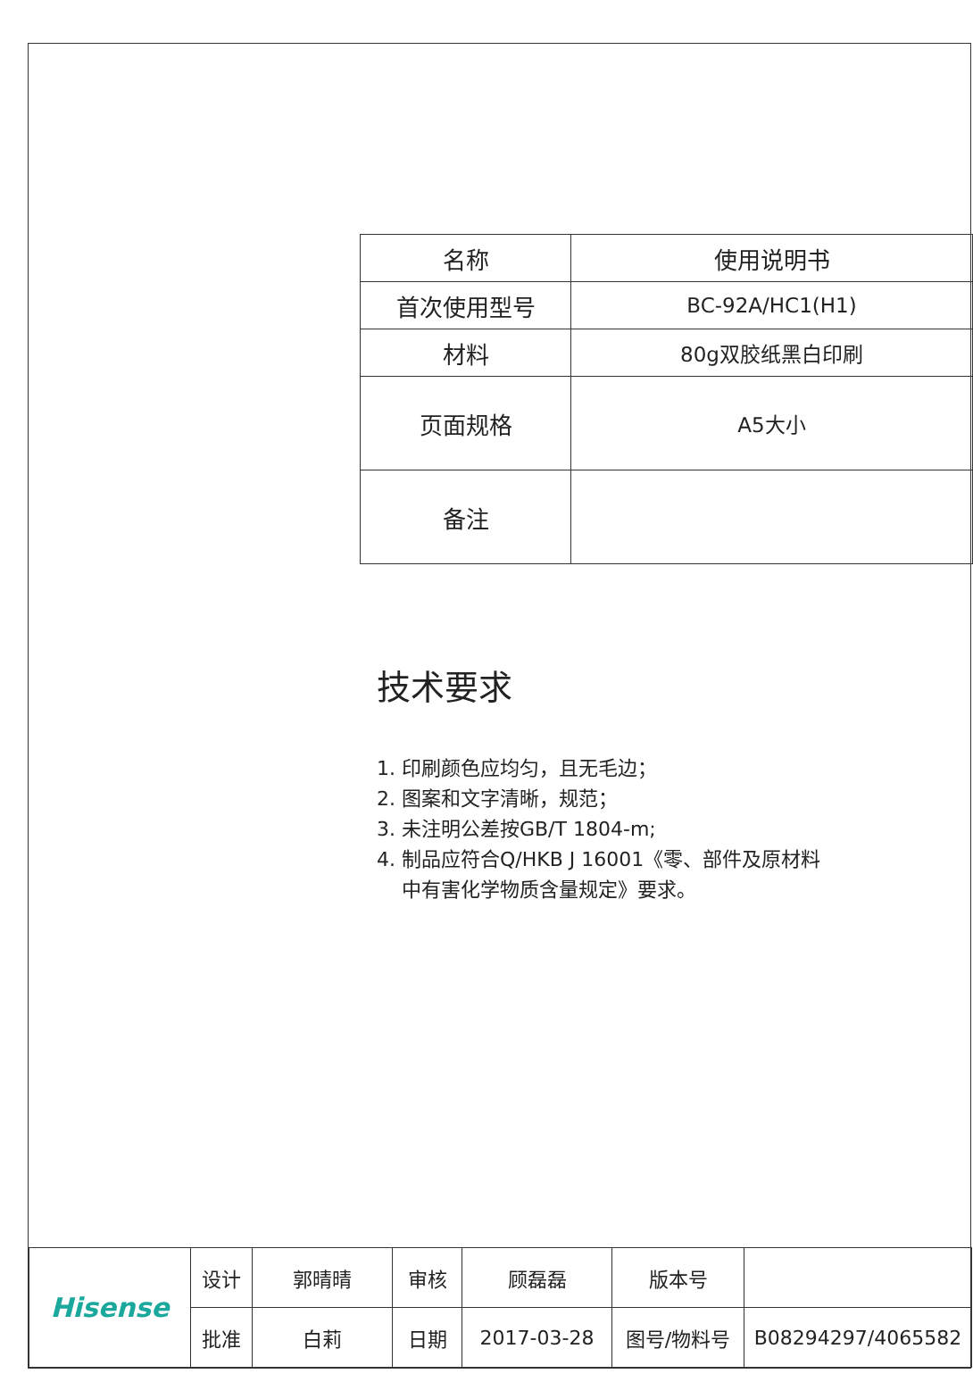| 名称 | 使用说明书 |
| 首次使用型号 | BC-92A/HC1(H1) |
| 材料 | 80g双胶纸黑白印刷 |
| 页面规格 | A5大小 |
| 备注 | |
技术要求
1. 印刷颜色应均匀，且无毛边；
2. 图案和文字清晰，规范；
3. 未注明公差按GB/T 1804-m;
4. 制品应符合Q/HKB J 16001《零、部件及原材料
中有害化学物质含量规定》要求。
| Hisense | 设计 | 郭晴晴 | 审核 | 顾磊磊 | 版本号 | |
| | 批准 | 白莉 | 日期 | 2017-03-28 | 图号/物料号 | B08294297/4065582 |